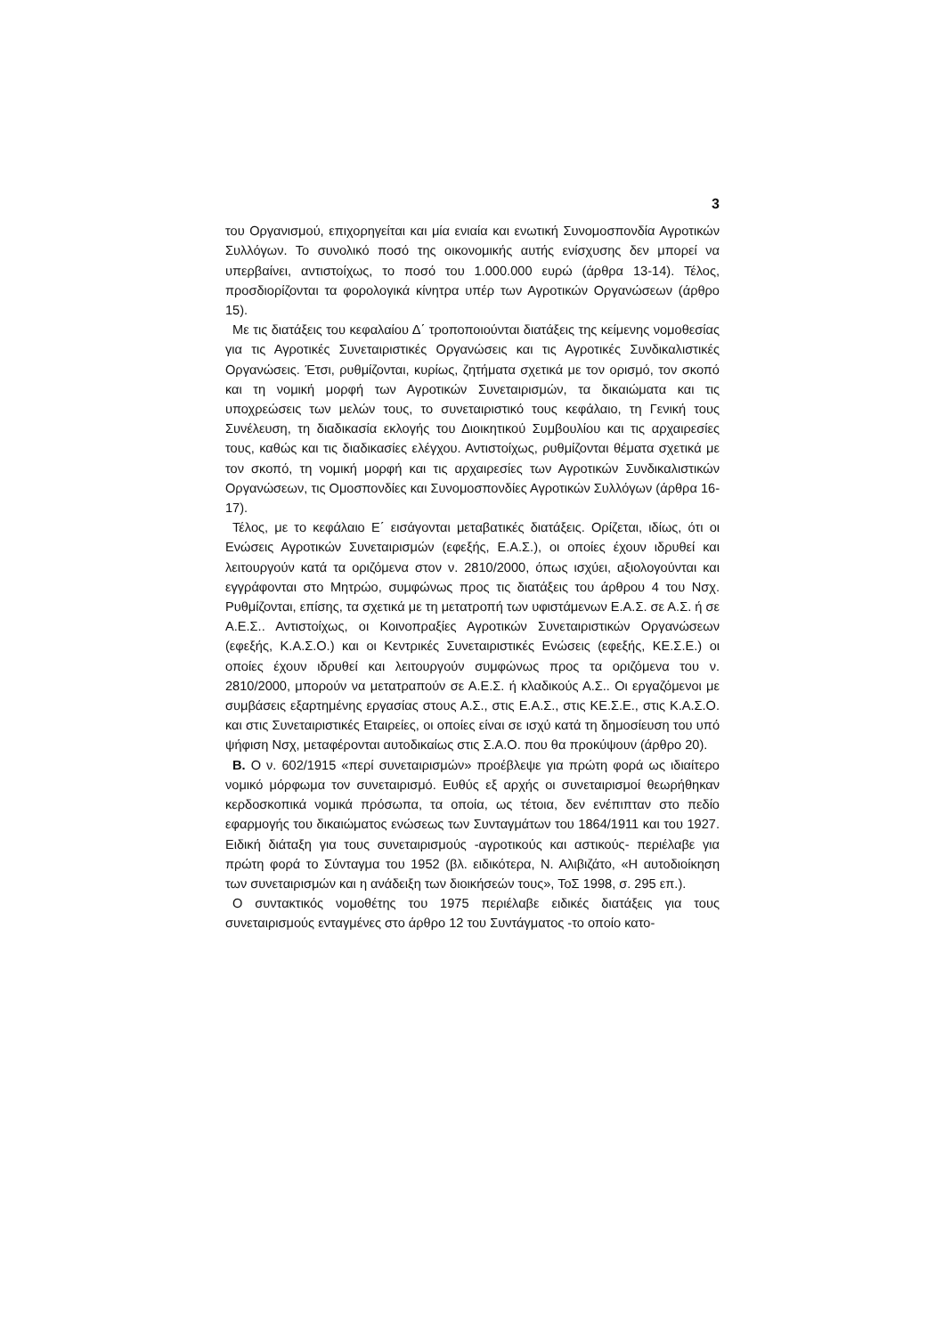3
του Οργανισμού, επιχορηγείται και μία ενιαία και ενωτική Συνομοσπονδία Αγροτικών Συλλόγων. Το συνολικό ποσό της οικονομικής αυτής ενίσχυσης δεν μπορεί να υπερβαίνει, αντιστοίχως, το ποσό του 1.000.000 ευρώ (άρθρα 13-14). Τέλος, προσδιορίζονται τα φορολογικά κίνητρα υπέρ των Αγροτικών Οργανώσεων (άρθρο 15).
Με τις διατάξεις του κεφαλαίου Δ΄ τροποποιούνται διατάξεις της κείμενης νομοθεσίας για τις Αγροτικές Συνεταιριστικές Οργανώσεις και τις Αγροτικές Συνδικαλιστικές Οργανώσεις. Έτσι, ρυθμίζονται, κυρίως, ζητήματα σχετικά με τον ορισμό, τον σκοπό και τη νομική μορφή των Αγροτικών Συνεταιρισμών, τα δικαιώματα και τις υποχρεώσεις των μελών τους, το συνεταιριστικό τους κεφάλαιο, τη Γενική τους Συνέλευση, τη διαδικασία εκλογής του Διοικητικού Συμβουλίου και τις αρχαιρεσίες τους, καθώς και τις διαδικασίες ελέγχου. Αντιστοίχως, ρυθμίζονται θέματα σχετικά με τον σκοπό, τη νομική μορφή και τις αρχαιρεσίες των Αγροτικών Συνδικαλιστικών Οργανώσεων, τις Ομοσπονδίες και Συνομοσπονδίες Αγροτικών Συλλόγων (άρθρα 16-17).
Τέλος, με το κεφάλαιο Ε΄ εισάγονται μεταβατικές διατάξεις. Ορίζεται, ιδίως, ότι οι Ενώσεις Αγροτικών Συνεταιρισμών (εφεξής, Ε.Α.Σ.), οι οποίες έχουν ιδρυθεί και λειτουργούν κατά τα οριζόμενα στον ν. 2810/2000, όπως ισχύει, αξιολογούνται και εγγράφονται στο Μητρώο, συμφώνως προς τις διατάξεις του άρθρου 4 του Νσχ. Ρυθμίζονται, επίσης, τα σχετικά με τη μετατροπή των υφιστάμενων Ε.Α.Σ. σε Α.Σ. ή σε Α.Ε.Σ.. Αντιστοίχως, οι Κοινοπραξίες Αγροτικών Συνεταιριστικών Οργανώσεων (εφεξής, Κ.Α.Σ.Ο.) και οι Κεντρικές Συνεταιριστικές Ενώσεις (εφεξής, ΚΕ.Σ.Ε.) οι οποίες έχουν ιδρυθεί και λειτουργούν συμφώνως προς τα οριζόμενα του ν. 2810/2000, μπορούν να μετατραπούν σε Α.Ε.Σ. ή κλαδικούς Α.Σ.. Οι εργαζόμενοι με συμβάσεις εξαρτημένης εργασίας στους Α.Σ., στις Ε.Α.Σ., στις ΚΕ.Σ.Ε., στις Κ.Α.Σ.Ο. και στις Συνεταιριστικές Εταιρείες, οι οποίες είναι σε ισχύ κατά τη δημοσίευση του υπό ψήφιση Νσχ, μεταφέρονται αυτοδικαίως στις Σ.Α.Ο. που θα προκύψουν (άρθρο 20).
Β. Ο ν. 602/1915 «περί συνεταιρισμών» προέβλεψε για πρώτη φορά ως ιδιαίτερο νομικό μόρφωμα τον συνεταιρισμό. Ευθύς εξ αρχής οι συνεταιρισμοί θεωρήθηκαν κερδοσκοπικά νομικά πρόσωπα, τα οποία, ως τέτοια, δεν ενέπιπταν στο πεδίο εφαρμογής του δικαιώματος ενώσεως των Συνταγμάτων του 1864/1911 και του 1927. Ειδική διάταξη για τους συνεταιρισμούς -αγροτικούς και αστικούς- περιέλαβε για πρώτη φορά το Σύνταγμα του 1952 (βλ. ειδικότερα, Ν. Αλιβιζάτο, «Η αυτοδιοίκηση των συνεταιρισμών και η ανάδειξη των διοικήσεών τους», ΤοΣ 1998, σ. 295 επ.).
Ο συντακτικός νομοθέτης του 1975 περιέλαβε ειδικές διατάξεις για τους συνεταιρισμούς ενταγμένες στο άρθρο 12 του Συντάγματος -το οποίο κατο-